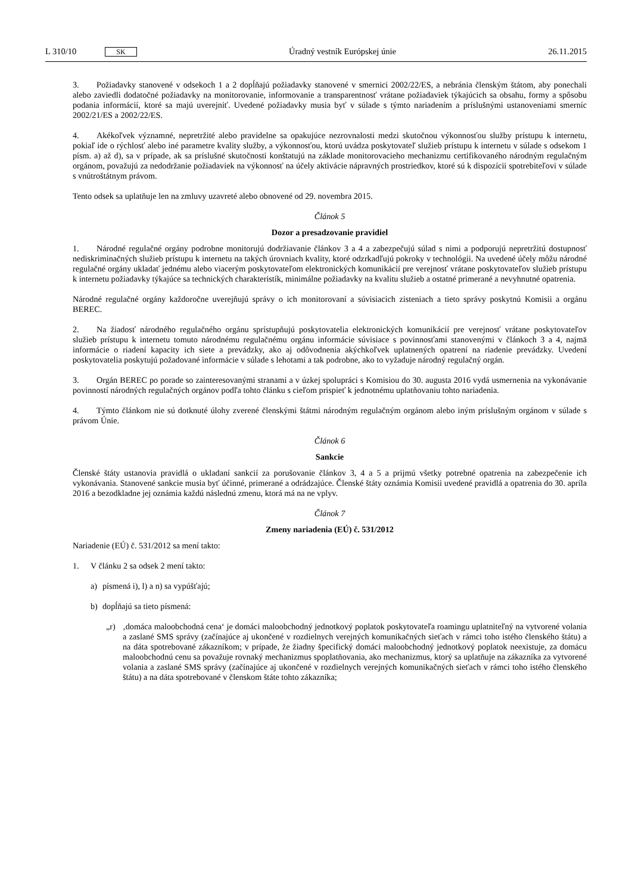L 310/10 SK
Úradný vestník Európskej únie 26.11.2015
3. Požiadavky stanovené v odsekoch 1 a 2 dopĺňajú požiadavky stanovené v smernici 2002/22/ES, a nebránia členským štátom, aby ponechali alebo zaviedli dodatočné požiadavky na monitorovanie, informovanie a transparentnosť vrátane požiadaviek týkajúcich sa obsahu, formy a spôsobu podania informácií, ktoré sa majú uverejniť. Uvedené požiadavky musia byť v súlade s týmto nariadením a príslušnými ustanoveniami smerníc 2002/21/ES a 2002/22/ES.
4. Akékoľvek významné, nepretržité alebo pravidelne sa opakujúce nezrovnalosti medzi skutočnou výkonnosťou služby prístupu k internetu, pokiaľ ide o rýchlosť alebo iné parametre kvality služby, a výkonnosťou, ktorú uvádza poskytovateľ služieb prístupu k internetu v súlade s odsekom 1 písm. a) až d), sa v prípade, ak sa príslušné skutočnosti konštatujú na základe monitorovacieho mechanizmu certifikovaného národným regulačným orgánom, považujú za nedodržanie požiadaviek na výkonnosť na účely aktivácie nápravných prostriedkov, ktoré sú k dispozícii spotrebiteľovi v súlade s vnútroštátnym právom.
Tento odsek sa uplatňuje len na zmluvy uzavreté alebo obnovené od 29. novembra 2015.
Článok 5
Dozor a presadzovanie pravidiel
1. Národné regulačné orgány podrobne monitorujú dodržiavanie článkov 3 a 4 a zabezpečujú súlad s nimi a podporujú nepretržitú dostupnosť nediskriminačných služieb prístupu k internetu na takých úrovniach kvality, ktoré odzrkadľujú pokroky v technológii. Na uvedené účely môžu národné regulačné orgány ukladať jednému alebo viacerým poskytovateľom elektronických komunikácií pre verejnosť vrátane poskytovateľov služieb prístupu k internetu požiadavky týkajúce sa technických charakteristík, minimálne požiadavky na kvalitu služieb a ostatné primerané a nevyhnutné opatrenia.
Národné regulačné orgány každoročne uverejňujú správy o ich monitorovaní a súvisiacich zisteniach a tieto správy poskytnú Komisii a orgánu BEREC.
2. Na žiadosť národného regulačného orgánu sprístupňujú poskytovatelia elektronických komunikácií pre verejnosť vrátane poskytovateľov služieb prístupu k internetu tomuto národnému regulačnému orgánu informácie súvisiace s povinnosťami stanovenými v článkoch 3 a 4, najmä informácie o riadení kapacity ich siete a prevádzky, ako aj odôvodnenia akýchkoľvek uplatnených opatrení na riadenie prevádzky. Uvedení poskytovatelia poskytujú požadované informácie v súlade s lehotami a tak podrobne, ako to vyžaduje národný regulačný orgán.
3. Orgán BEREC po porade so zainteresovanými stranami a v úzkej spolupráci s Komisiou do 30. augusta 2016 vydá usmernenia na vykonávanie povinností národných regulačných orgánov podľa tohto článku s cieľom prispieť k jednotnému uplatňovaniu tohto nariadenia.
4. Týmto článkom nie sú dotknuté úlohy zverené členskými štátmi národným regulačným orgánom alebo iným príslušným orgánom v súlade s právom Únie.
Článok 6
Sankcie
Členské štáty ustanovia pravidlá o ukladaní sankcií za porušovanie článkov 3, 4 a 5 a prijmú všetky potrebné opatrenia na zabezpečenie ich vykonávania. Stanovené sankcie musia byť účinné, primerané a odrádzajúce. Členské štáty oznámia Komisii uvedené pravidlá a opatrenia do 30. apríla 2016 a bezodkladne jej oznámia každú následnú zmenu, ktorá má na ne vplyv.
Článok 7
Zmeny nariadenia (EÚ) č. 531/2012
Nariadenie (EÚ) č. 531/2012 sa mení takto:
1. V článku 2 sa odsek 2 mení takto:
a) písmená i), l) a n) sa vypúšťajú;
b) dopĺňajú sa tieto písmená:
„r) ‚domáca maloobchodná cena‘ je domáci maloobchodný jednotkový poplatok poskytovateľa roamingu uplatniteľný na vytvorené volania a zaslané SMS správy (začínajúce aj ukončené v rozdielnych verejných komunikačných sieťach v rámci toho istého členského štátu) a na dáta spotrebované zákazníkom; v prípade, že žiadny špecifický domáci maloobchodný jednotkový poplatok neexistuje, za domácu maloobchodnú cenu sa považuje rovnaký mechanizmus spoplatňovania, ako mechanizmus, ktorý sa uplatňuje na zákazníka za vytvorené volania a zaslané SMS správy (začínajúce aj ukončené v rozdielnych verejných komunikačných sieťach v rámci toho istého členského štátu) a na dáta spotrebované v členskom štáte tohto zákazníka;